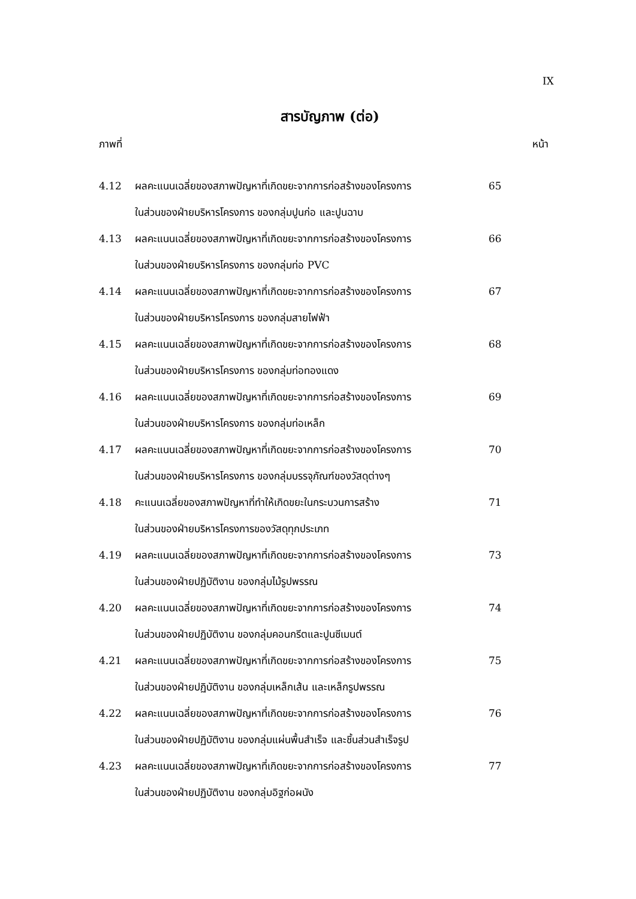IX
สารบัญภาพ (ต่อ)
ภาพที่ หน้า
4.12 ผลคะแนนเฉลี่ยของสภาพปัญหาที่เกิดขยะจากการก่อสร้างของโครงการ
ในส่วนของฝ่ายบริหารโครงการ ของกลุ่มปูนก่อ และปูนฉาบ
65
4.13 ผลคะแนนเฉลี่ยของสภาพปัญหาที่เกิดขยะจากการก่อสร้างของโครงการ
ในส่วนของฝ่ายบริหารโครงการ ของกลุ่มท่อ PVC
66
4.14 ผลคะแนนเฉลี่ยของสภาพปัญหาที่เกิดขยะจากการก่อสร้างของโครงการ
ในส่วนของฝ่ายบริหารโครงการ ของกลุ่มสายไฟฟ้า
67
4.15 ผลคะแนนเฉลี่ยของสภาพปัญหาที่เกิดขยะจากการก่อสร้างของโครงการ
ในส่วนของฝ่ายบริหารโครงการ ของกลุ่มท่อทองแดง
68
4.16 ผลคะแนนเฉลี่ยของสภาพปัญหาที่เกิดขยะจากการก่อสร้างของโครงการ
ในส่วนของฝ่ายบริหารโครงการ ของกลุ่มท่อเหล็ก
69
4.17 ผลคะแนนเฉลี่ยของสภาพปัญหาที่เกิดขยะจากการก่อสร้างของโครงการ
ในส่วนของฝ่ายบริหารโครงการ ของกลุ่มบรรจุภัณฑ์ของวัสดุต่างๆ
70
4.18 คะแนนเฉลี่ยของสภาพปัญหาที่ทำให้เกิดขยะในกระบวนการสร้าง
ในส่วนของฝ่ายบริหารโครงการของวัสดุทุกประเภท
71
4.19 ผลคะแนนเฉลี่ยของสภาพปัญหาที่เกิดขยะจากการก่อสร้างของโครงการ
ในส่วนของฝ่ายปฏิบัติงาน ของกลุ่มไม้รูปพรรณ
73
4.20 ผลคะแนนเฉลี่ยของสภาพปัญหาที่เกิดขยะจากการก่อสร้างของโครงการ
ในส่วนของฝ่ายปฏิบัติงาน ของกลุ่มคอนกรีตและปูนซีเมนต์
74
4.21 ผลคะแนนเฉลี่ยของสภาพปัญหาที่เกิดขยะจากการก่อสร้างของโครงการ
ในส่วนของฝ่ายปฏิบัติงาน ของกลุ่มเหล็กเส้น และเหล็กรูปพรรณ
75
4.22 ผลคะแนนเฉลี่ยของสภาพปัญหาที่เกิดขยะจากการก่อสร้างของโครงการ
ในส่วนของฝ่ายปฏิบัติงาน ของกลุ่มแผ่นพื้นสำเร็จ และชิ้นส่วนสำเร็จรูป
76
4.23 ผลคะแนนเฉลี่ยของสภาพปัญหาที่เกิดขยะจากการก่อสร้างของโครงการ
ในส่วนของฝ่ายปฏิบัติงาน ของกลุ่มอิฐก่อผนัง
77